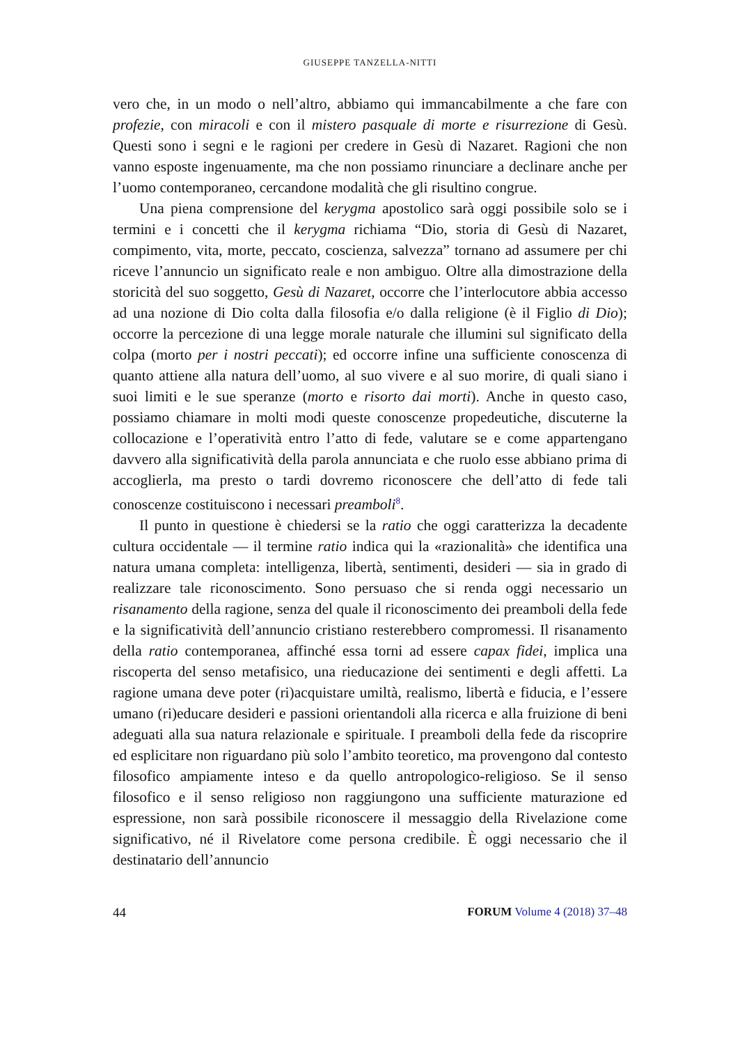GIUSEPPE TANZELLA-NITTI
vero che, in un modo o nell’altro, abbiamo qui immancabilmente a che fare con profezie, con miracoli e con il mistero pasquale di morte e risurrezione di Gesù. Questi sono i segni e le ragioni per credere in Gesù di Nazaret. Ragioni che non vanno esposte ingenuamente, ma che non possiamo rinunciare a declinare anche per l’uomo contemporaneo, cercandone modalità che gli risultino congrue.
Una piena comprensione del kerygma apostolico sarà oggi possibile solo se i termini e i concetti che il kerygma richiama “Dio, storia di Gesù di Nazaret, compimento, vita, morte, peccato, coscienza, salvezza” tornano ad assumere per chi riceve l’annuncio un significato reale e non ambiguo. Oltre alla dimostrazione della storicità del suo soggetto, Gesù di Nazaret, occorre che l’interlocutore abbia accesso ad una nozione di Dio colta dalla filosofia e/o dalla religione (è il Figlio di Dio); occorre la percezione di una legge morale naturale che illumini sul significato della colpa (morto per i nostri peccati); ed occorre infine una sufficiente conoscenza di quanto attiene alla natura dell’uomo, al suo vivere e al suo morire, di quali siano i suoi limiti e le sue speranze (morto e risorto dai morti). Anche in questo caso, possiamo chiamare in molti modi queste conoscenze propedeutiche, discuterne la collocazione e l’operatività entro l’atto di fede, valutare se e come appartengano davvero alla significatività della parola annunciata e che ruolo esse abbiano prima di accoglierla, ma presto o tardi dovremo riconoscere che dell’atto di fede tali conoscenze costituiscono i necessari preamboli<sup>8</sup>.
Il punto in questione è chiedersi se la ratio che oggi caratterizza la decadente cultura occidentale — il termine ratio indica qui la «razionalità» che identifica una natura umana completa: intelligenza, libertà, sentimenti, desideri — sia in grado di realizzare tale riconoscimento. Sono persuaso che si renda oggi necessario un risanamento della ragione, senza del quale il riconoscimento dei preamboli della fede e la significatività dell’annuncio cristiano resterebbero compromessi. Il risanamento della ratio contemporanea, affinché essa torni ad essere capax fidei, implica una riscoperta del senso metafisico, una rieducazione dei sentimenti e degli affetti. La ragione umana deve poter (ri)acquistare umiltà, realismo, libertà e fiducia, e l’essere umano (ri)educare desideri e passioni orientandoli alla ricerca e alla fruizione di beni adeguati alla sua natura relazionale e spirituale. I preamboli della fede da riscoprire ed esplicitare non riguardano più solo l’ambito teoretico, ma provengono dal contesto filosofico ampiamente inteso e da quello antropologico-religioso. Se il senso filosofico e il senso religioso non raggiungono una sufficiente maturazione ed espressione, non sarà possibile riconoscere il messaggio della Rivelazione come significativo, né il Rivelatore come persona credibile. È oggi necessario che il destinatario dell’annuncio
44 FORUM Volume 4 (2018) 37–48